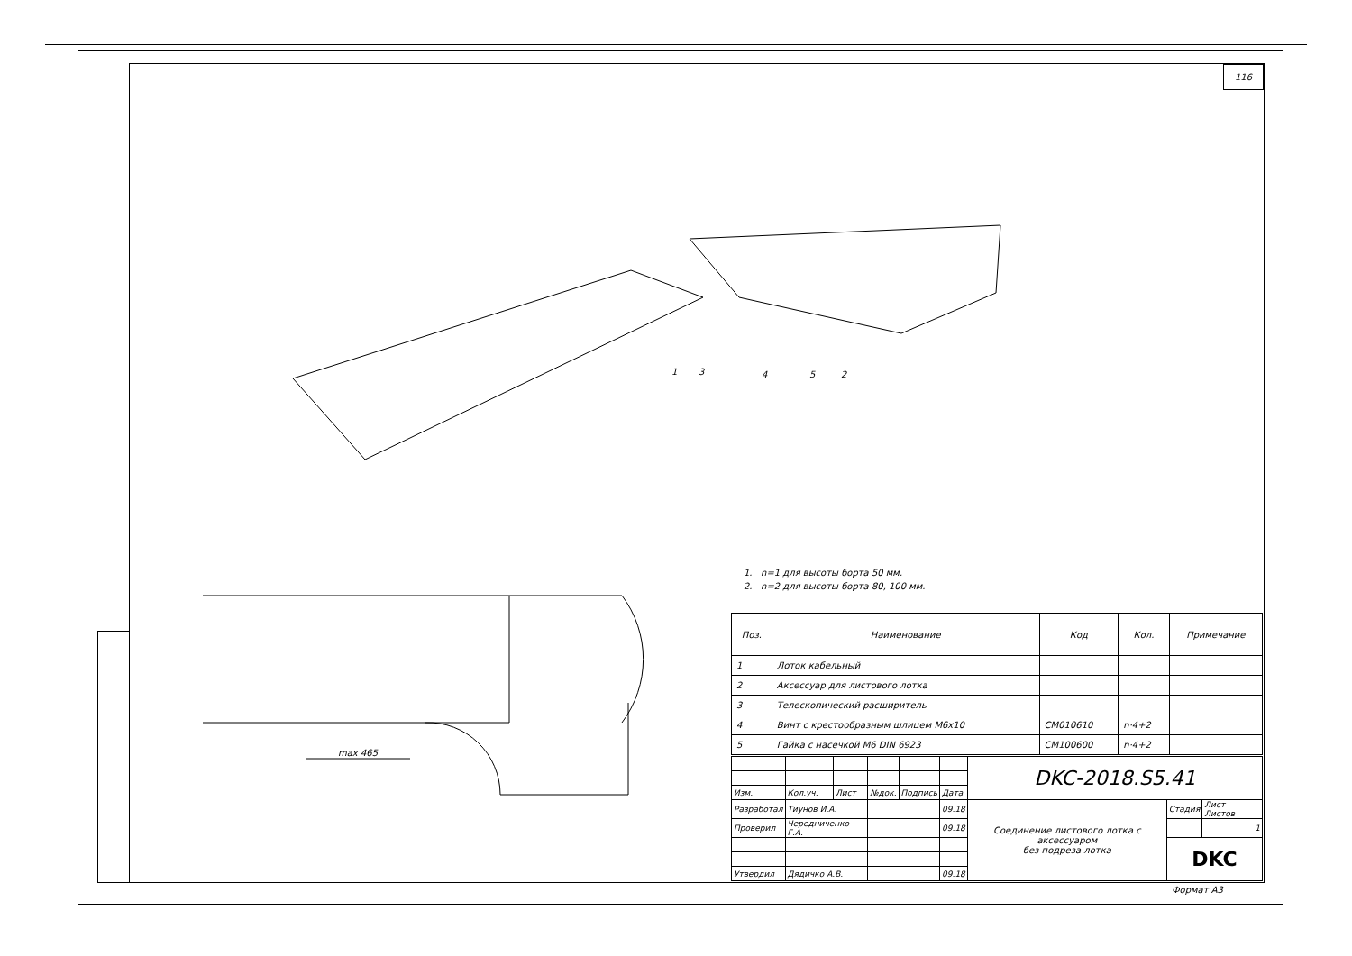116
max 465
1 3 4 5 2
1. n=1 для высоты борта 50 мм.
2. n=2 для высоты борта 80, 100 мм.
| Поз. | Наименование | Код | Кол. | Примечание |
| --- | --- | --- | --- | --- |
| 1 | Лоток кабельный | | | |
| 2 | Аксессуар для листового лотка | | | |
| 3 | Телескопический расширитель | | | |
| 4 | Винт с крестообразным шлицем М6х10 | CM010610 | n·4+2 | |
| 5 | Гайка с насечкой М6 DIN 6923 | CM100600 | n·4+2 | |
| | | | | | | DKC-2018.S5.41 | | |
| Изм. | Кол.уч. | Лист | №док. | Подпись | Дата | | | |
| Разработал | Тиунов И.А. | | | | 09.18 | Соединение листового лотка с аксессуаром без подреза лотка | Стадия | Лист Листов |
| Проверил | Чередниченко Г.А. | | | | 09.18 | | | 1 |
| | | | | | | | DKC | |
| Утвердил | Дядичко А.В. | | | | 09.18 | | | |
Формат А3